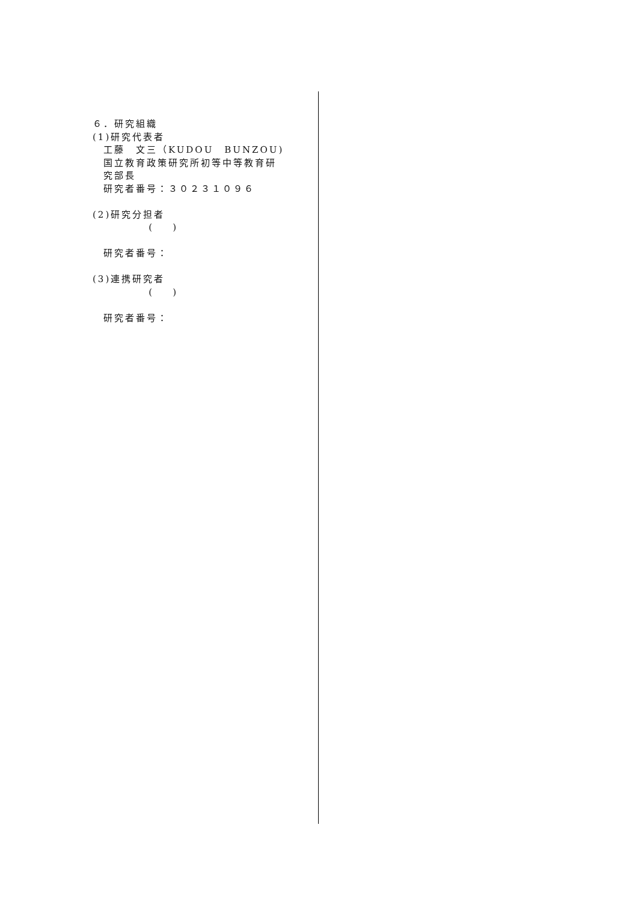６．研究組織
(1)研究代表者
工藤　文三（KUDOU　BUNZOU)
国立教育政策研究所初等中等教育研
究部長
研究者番号：３０２３１０９６
(2)研究分担者
( )
研究者番号：
(3)連携研究者
( )
研究者番号：